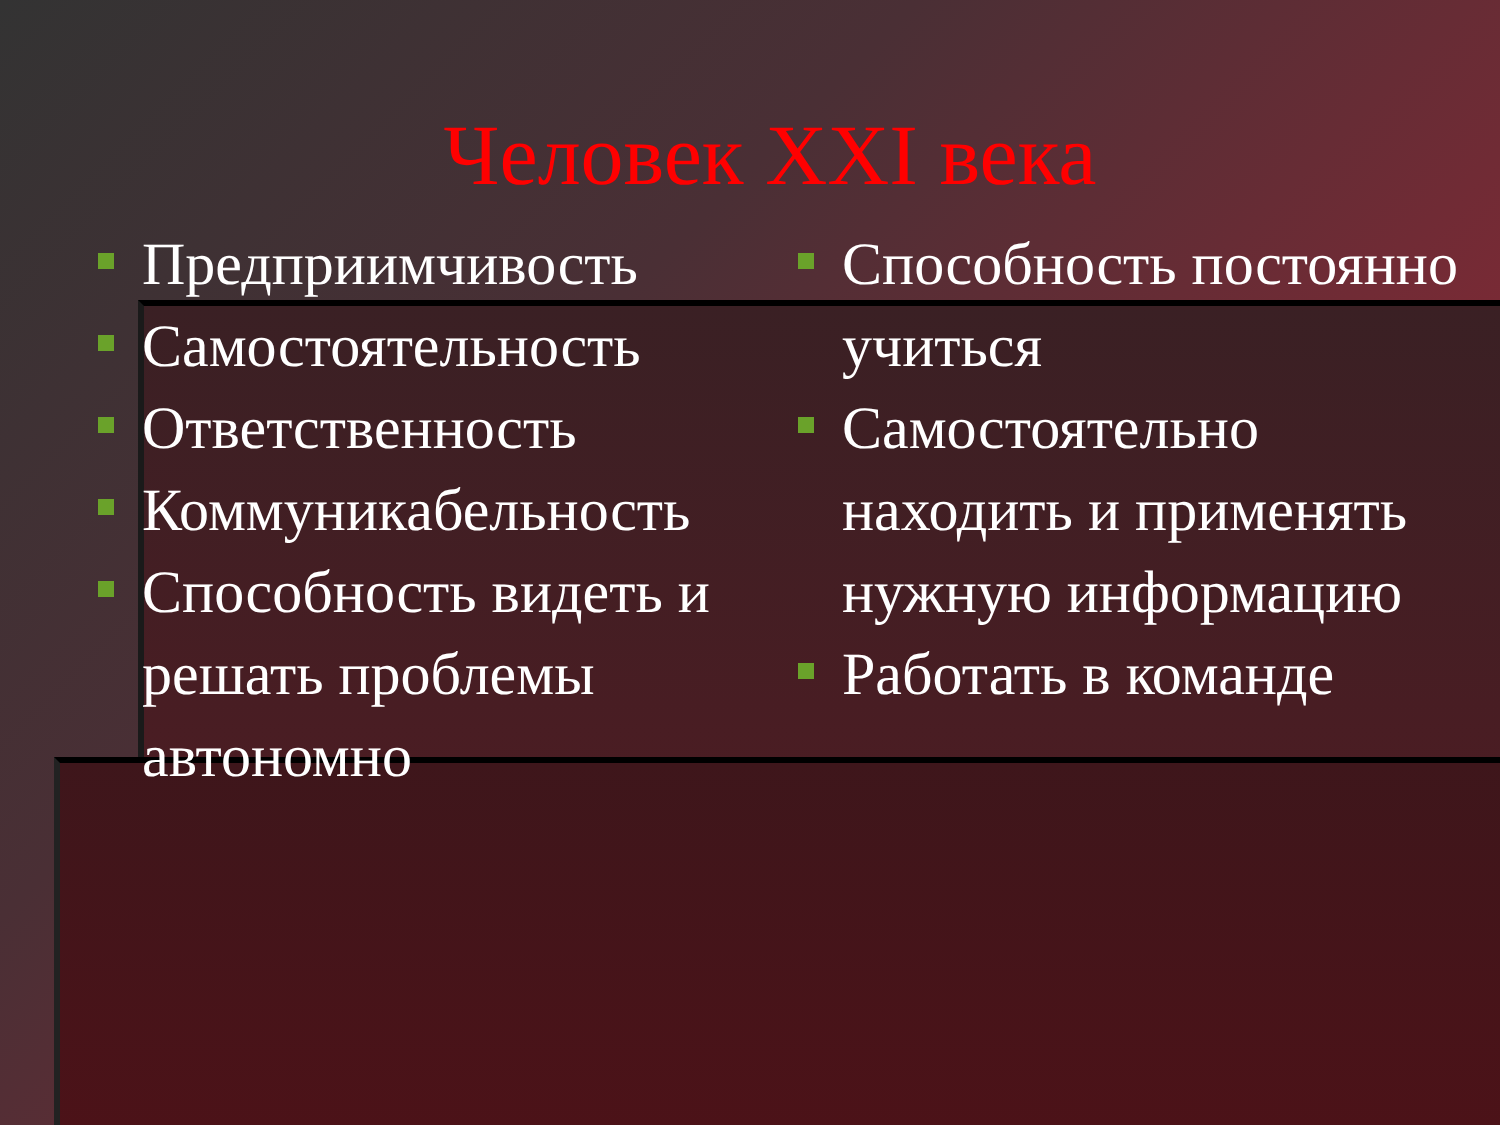Человек XXI века
Предприимчивость
Самостоятельность
Ответственность
Коммуникабельность
Способность видеть и решать проблемы автономно
Способность постоянно учиться
Самостоятельно находить и применять нужную информацию
Работать в команде